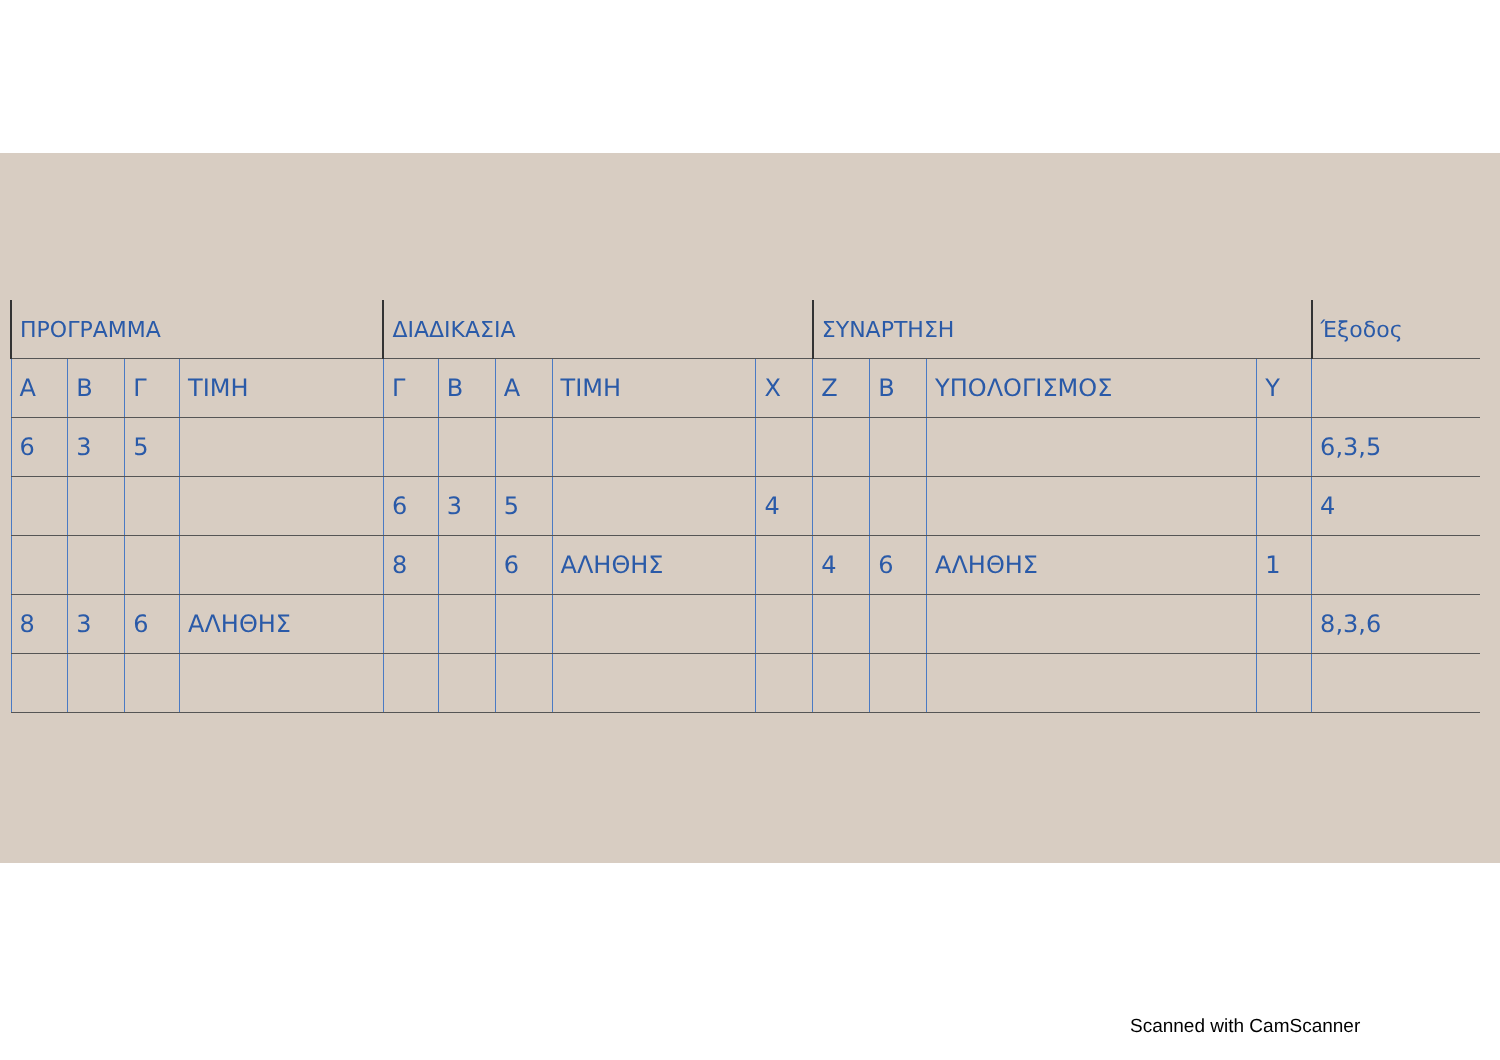| ΠΡΟΓΡΑΜΜΑ | | | | ΔΙΑΔΙΚΑΣΙΑ | | | | | ΣΥΝΑΡΤΗΣΗ | | | | Έξοδος |
| --- | --- | --- | --- | --- | --- | --- | --- | --- | --- | --- | --- | --- | --- |
| Α | Β | Γ | ΤΙΜΗ | Γ | Β | Α | ΤΙΜΗ | Χ | Ζ | Β | ΥΠΟΛΟΓΙΣΜΟΣ | Υ | |
| 6 | 3 | 5 | | | | | | | | | | | 6,3,5 |
| | | | | 6 | 3 | 5 | | 4 | | | | | 4 |
| | | | | 8 | | 6 | ΑΛΗΘΗΣ | | 4 | 6 | ΑΛΗΘΗΣ | 1 | |
| 8 | 3 | 6 | ΑΛΗΘΗΣ | | | | | | | | | | 8,3,6 |
Scanned with CamScanner